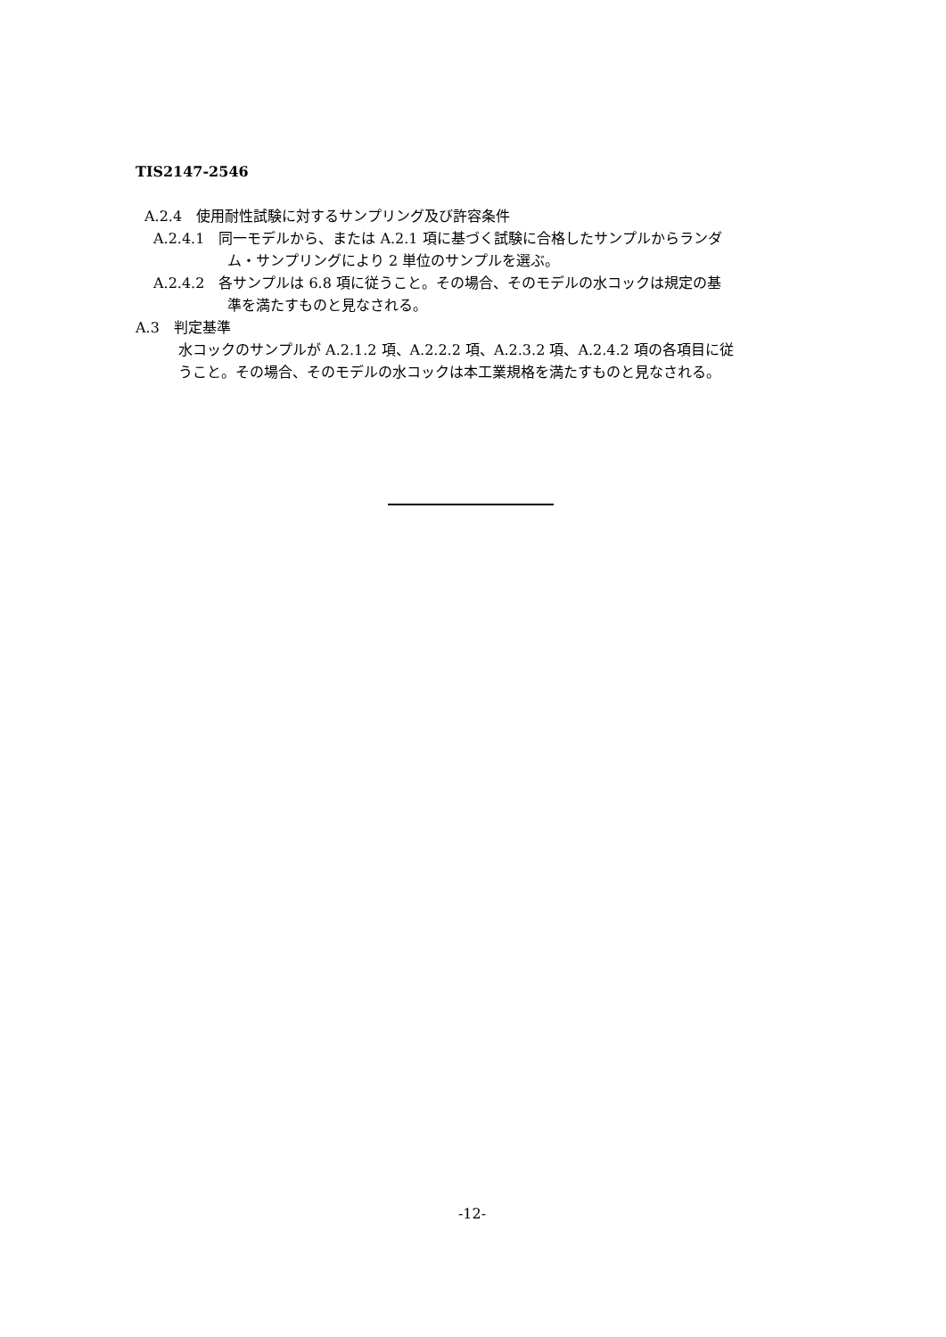TIS2147-2546
A.2.4　使用耐性試験に対するサンプリング及び許容条件
A.2.4.1　同一モデルから、または A.2.1 項に基づく試験に合格したサンプルからランダ
ム・サンプリングにより 2 単位のサンプルを選ぶ。
A.2.4.2　各サンプルは 6.8 項に従うこと。その場合、そのモデルの水コックは規定の基
準を満たすものと見なされる。
A.3　判定基準
水コックのサンプルが A.2.1.2 項、A.2.2.2 項、A.2.3.2 項、A.2.4.2 項の各項目に従
うこと。その場合、そのモデルの水コックは本工業規格を満たすものと見なされる。
-12-